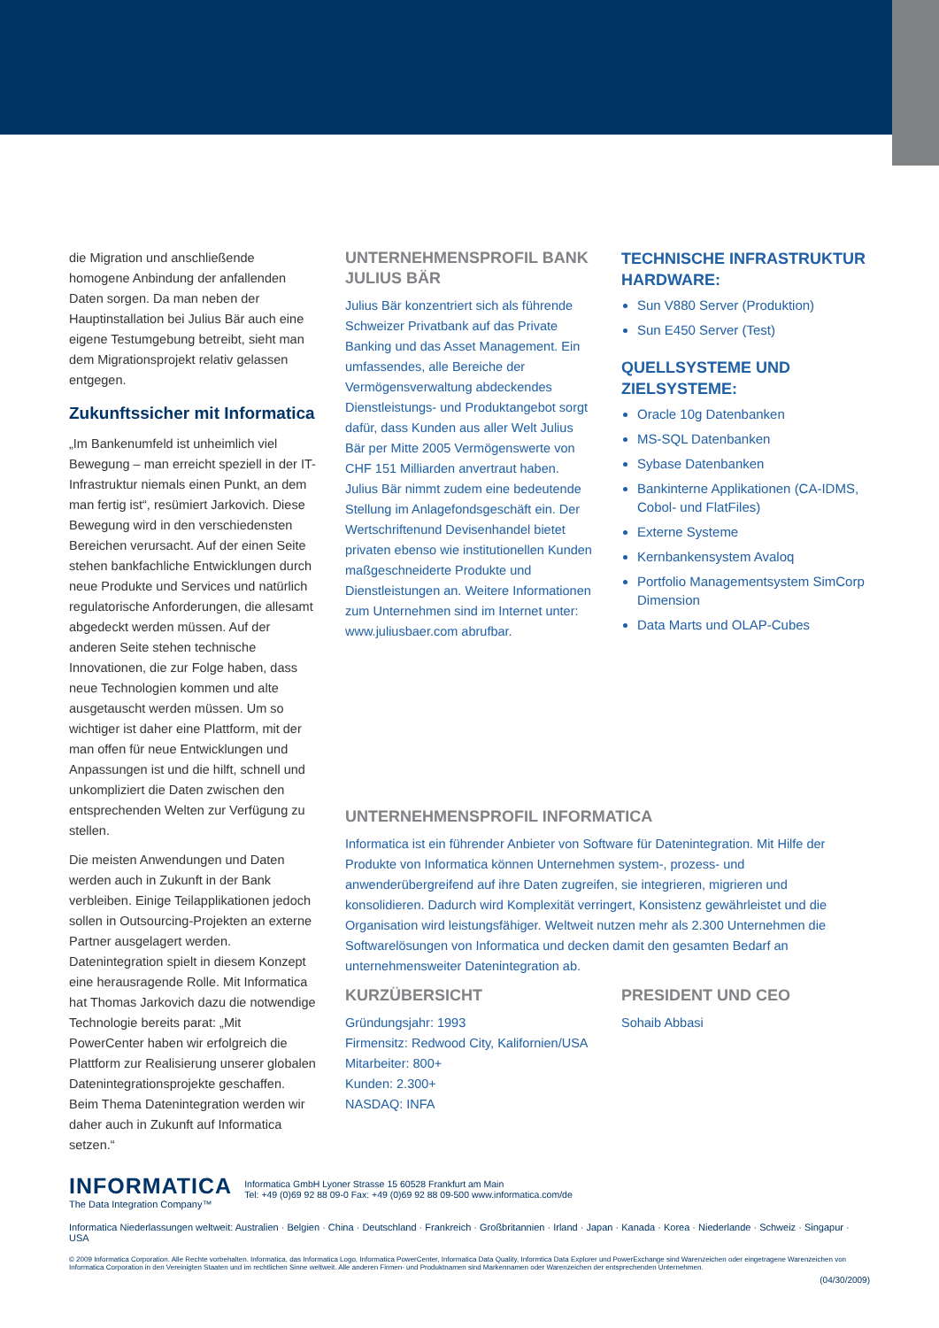die Migration und anschließende homogene Anbindung der anfallenden Daten sorgen. Da man neben der Hauptinstallation bei Julius Bär auch eine eigene Testumgebung betreibt, sieht man dem Migrationsprojekt relativ gelassen entgegen.
Zukunftssicher mit Informatica
„Im Bankenumfeld ist unheimlich viel Bewegung – man erreicht speziell in der IT-Infrastruktur niemals einen Punkt, an dem man fertig ist“, resümiert Jarkovich. Diese Bewegung wird in den verschiedensten Bereichen verursacht. Auf der einen Seite stehen bankfachliche Entwicklungen durch neue Produkte und Services und natürlich regulatorische Anforderungen, die allesamt abgedeckt werden müssen. Auf der anderen Seite stehen technische Innovationen, die zur Folge haben, dass neue Technologien kommen und alte ausgetauscht werden müssen. Um so wichtiger ist daher eine Plattform, mit der man offen für neue Entwicklungen und Anpassungen ist und die hilft, schnell und unkompliziert die Daten zwischen den entsprechenden Welten zur Verfügung zu stellen.
Die meisten Anwendungen und Daten werden auch in Zukunft in der Bank verbleiben. Einige Teilapplikationen jedoch sollen in Outsourcing-Projekten an externe Partner ausgelagert werden. Datenintegration spielt in diesem Konzept eine herausragende Rolle. Mit Informatica hat Thomas Jarkovich dazu die notwendige Technologie bereits parat: „Mit PowerCenter haben wir erfolgreich die Plattform zur Realisierung unserer globalen Datenintegrationsprojekte geschaffen. Beim Thema Datenintegration werden wir daher auch in Zukunft auf Informatica setzen.“
UNTERNEHMENSPROFIL BANK JULIUS BÄR
Julius Bär konzentriert sich als führende Schweizer Privatbank auf das Private Banking und das Asset Management. Ein umfassendes, alle Bereiche der Vermögensverwaltung abdeckendes Dienstleistungs- und Produktangebot sorgt dafür, dass Kunden aus aller Welt Julius Bär per Mitte 2005 Vermögenswerte von CHF 151 Milliarden anvertraut haben. Julius Bär nimmt zudem eine bedeutende Stellung im Anlagefondsgeschäft ein. Der Wertschriftenund Devisenhandel bietet privaten ebenso wie institutionellen Kunden maßgeschneiderte Produkte und Dienstleistungen an. Weitere Informationen zum Unternehmen sind im Internet unter: www.juliusbaer.com abrufbar.
TECHNISCHE INFRASTRUKTUR HARDWARE:
Sun V880 Server (Produktion)
Sun E450 Server (Test)
QUELLSYSTEME UND ZIELSYSTEME:
Oracle 10g Datenbanken
MS-SQL Datenbanken
Sybase Datenbanken
Bankinterne Applikationen (CA-IDMS, Cobol- und FlatFiles)
Externe Systeme
Kernbankensystem Avaloq
Portfolio Managementsystem SimCorp Dimension
Data Marts und OLAP-Cubes
UNTERNEHMENSPROFIL INFORMATICA
Informatica ist ein führender Anbieter von Software für Datenintegration. Mit Hilfe der Produkte von Informatica können Unternehmen system-, prozess- und anwenderübergreifend auf ihre Daten zugreifen, sie integrieren, migrieren und konsolidieren. Dadurch wird Komplexität verringert, Konsistenz gewährleistet und die Organisation wird leistungsfähiger. Weltweit nutzen mehr als 2.300 Unternehmen die Softwarelösungen von Informatica und decken damit den gesamten Bedarf an unternehmensweiter Datenintegration ab.
KURZÜBERSICHT
Gründungsjahr: 1993
Firmensitz: Redwood City, Kalifornien/USA
Mitarbeiter: 800+
Kunden: 2.300+
NASDAQ: INFA
PRESIDENT UND CEO
Sohaib Abbasi
INFORMATICA
The Data Integration Company™
Informatica GmbH Lyoner Strasse 15 60528 Frankfurt am Main
Tel: +49 (0)69 92 88 09-0 Fax: +49 (0)69 92 88 09-500 www.informatica.com/de
Informatica Niederlassungen weltweit: Australien · Belgien · China · Deutschland · Frankreich · Großbritannien · Irland · Japan · Kanada · Korea · Niederlande · Schweiz · Singapur · USA
© 2009 Informatica Corporation. Alle Rechte vorbehalten. Informatica, das Informatica Logo, Informatica PowerCenter, Informatica Data Quality, Informtica Data Explorer und PowerExchange sind Warenzeichen oder eingetragene Warenzeichen von Informatica Corporation in den Vereinigten Staaten und im rechtlichen Sinne weltweit. Alle anderen Firmen- und Produktnamen sind Markennamen oder Warenzeichen der entsprechenden Unternehmen.
(04/30/2009)